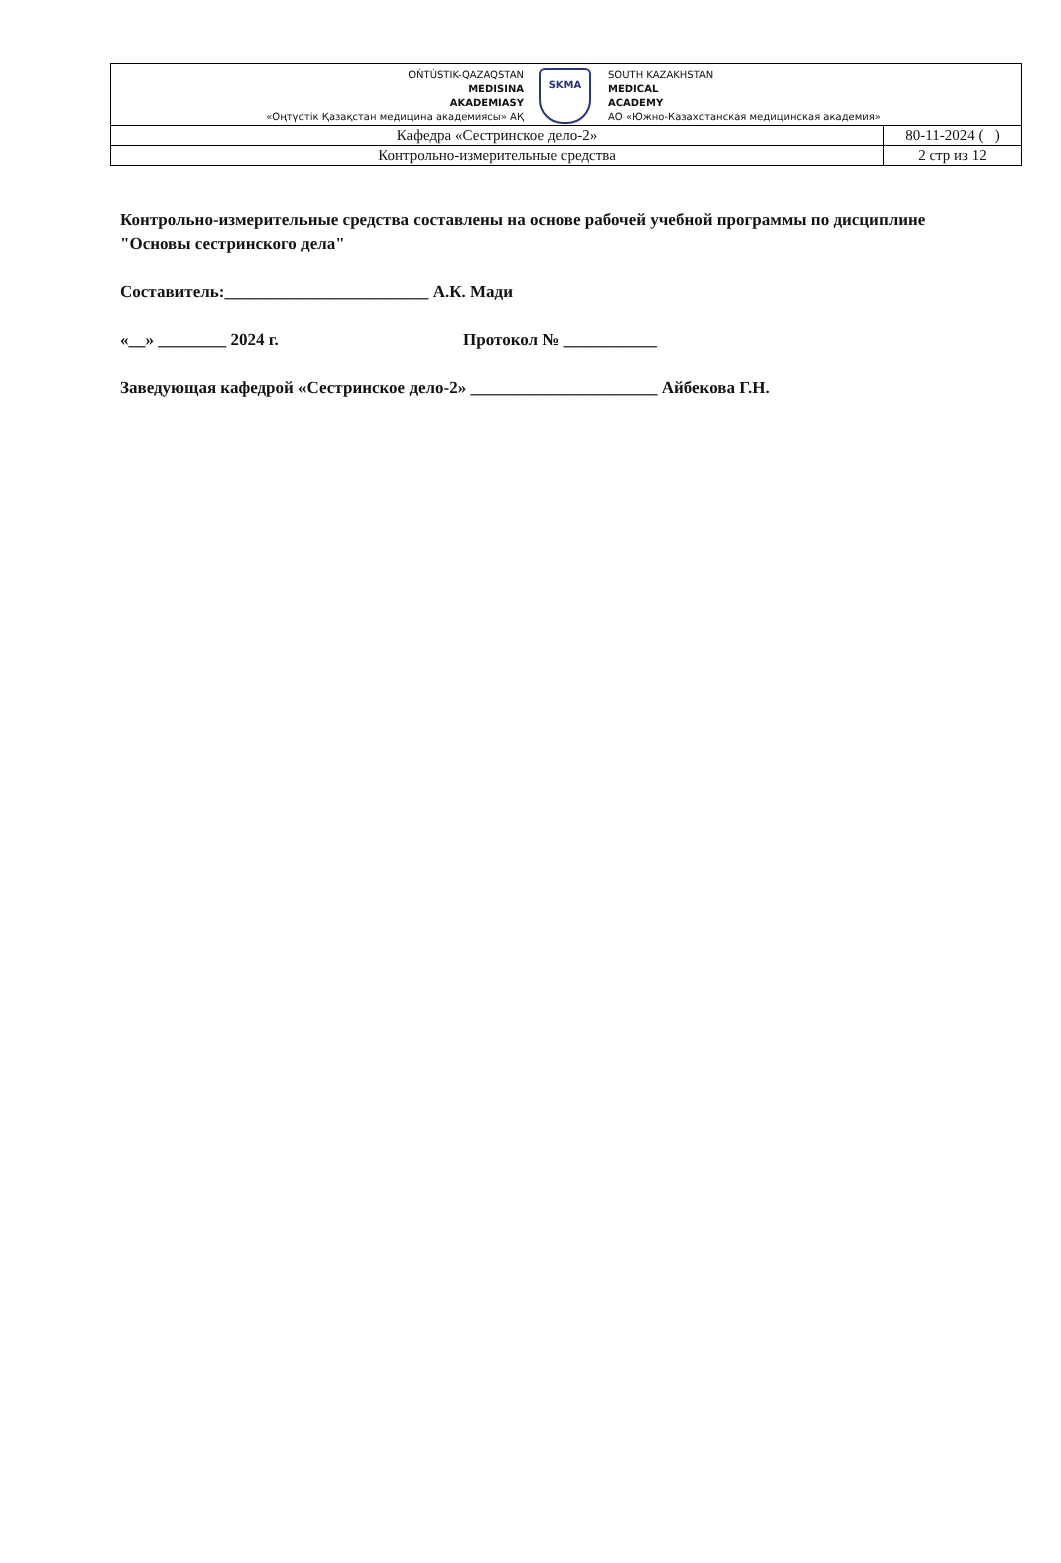OŃTÚSTIK-QAZAQSTAN
MEDISINA
AKADEMIASY
«Оңтүстік Қазақстан медицина академиясы» АҚ
SKMA
SOUTH KAZAKHSTAN
MEDICAL
ACADEMY
АО «Южно-Казахстанская медицинская академия»
| Кафедра «Сестринское дело-2» | 80-11-2024 ( ) |
| Контрольно-измерительные средства | 2 стр из 12 |
Контрольно-измерительные средства составлены на основе рабочей учебной программы по дисциплине "Основы сестринского дела"
Составитель:________________________ А.К. Мади
«__» ________ 2024 г. Протокол № ___________
Заведующая кафедрой «Сестринское дело-2» ______________________ Айбекова Г.Н.